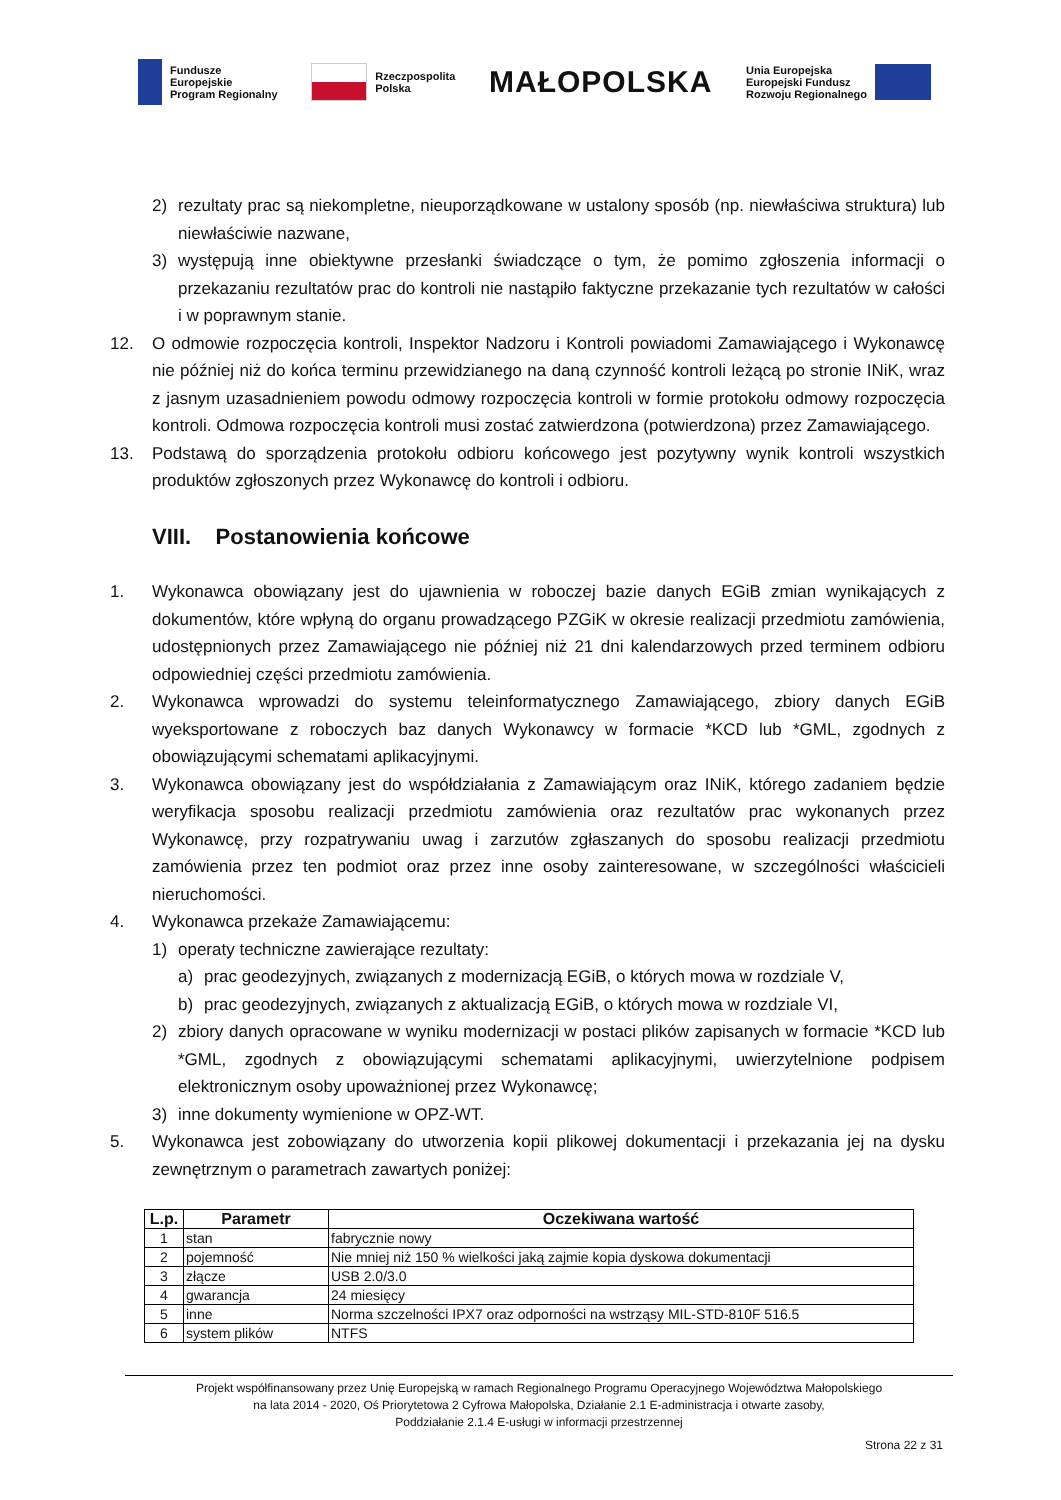Fundusze
Europejskie
Program Regionalny
Rzeczpospolita
Polska
MAŁOPOLSKA
Unia Europejska
Europejski Fundusz
Rozwoju Regionalnego
2) rezultaty prac są niekompletne, nieuporządkowane w ustalony sposób (np. niewłaściwa struktura) lub niewłaściwie nazwane,
3) występują inne obiektywne przesłanki świadczące o tym, że pomimo zgłoszenia informacji o przekazaniu rezultatów prac do kontroli nie nastąpiło faktyczne przekazanie tych rezultatów w całości i w poprawnym stanie.
12. O odmowie rozpoczęcia kontroli, Inspektor Nadzoru i Kontroli powiadomi Zamawiającego i Wykonawcę nie później niż do końca terminu przewidzianego na daną czynność kontroli leżącą po stronie INiK, wraz z jasnym uzasadnieniem powodu odmowy rozpoczęcia kontroli w formie protokołu odmowy rozpoczęcia kontroli. Odmowa rozpoczęcia kontroli musi zostać zatwierdzona (potwierdzona) przez Zamawiającego.
13. Podstawą do sporządzenia protokołu odbioru końcowego jest pozytywny wynik kontroli wszystkich produktów zgłoszonych przez Wykonawcę do kontroli i odbioru.
VIII. Postanowienia końcowe
1. Wykonawca obowiązany jest do ujawnienia w roboczej bazie danych EGiB zmian wynikających z dokumentów, które wpłyną do organu prowadzącego PZGiK w okresie realizacji przedmiotu zamówienia, udostępnionych przez Zamawiającego nie później niż 21 dni kalendarzowych przed terminem odbioru odpowiedniej części przedmiotu zamówienia.
2. Wykonawca wprowadzi do systemu teleinformatycznego Zamawiającego, zbiory danych EGiB wyeksportowane z roboczych baz danych Wykonawcy w formacie *KCD lub *GML, zgodnych z obowiązującymi schematami aplikacyjnymi.
3. Wykonawca obowiązany jest do współdziałania z Zamawiającym oraz INiK, którego zadaniem będzie weryfikacja sposobu realizacji przedmiotu zamówienia oraz rezultatów prac wykonanych przez Wykonawcę, przy rozpatrywaniu uwag i zarzutów zgłaszanych do sposobu realizacji przedmiotu zamówienia przez ten podmiot oraz przez inne osoby zainteresowane, w szczególności właścicieli nieruchomości.
4. Wykonawca przekaże Zamawiającemu:
1) operaty techniczne zawierające rezultaty:
a) prac geodezyjnych, związanych z modernizacją EGiB, o których mowa w rozdziale V,
b) prac geodezyjnych, związanych z aktualizacją EGiB, o których mowa w rozdziale VI,
2) zbiory danych opracowane w wyniku modernizacji w postaci plików zapisanych w formacie *KCD lub *GML, zgodnych z obowiązującymi schematami aplikacyjnymi, uwierzytelnione podpisem elektronicznym osoby upoważnionej przez Wykonawcę;
3) inne dokumenty wymienione w OPZ-WT.
5. Wykonawca jest zobowiązany do utworzenia kopii plikowej dokumentacji i przekazania jej na dysku zewnętrznym o parametrach zawartych poniżej:
| L.p. | Parametr | Oczekiwana wartość |
| --- | --- | --- |
| 1 | stan | fabrycznie nowy |
| 2 | pojemność | Nie mniej niż 150 % wielkości jaką zajmie kopia dyskowa dokumentacji |
| 3 | złącze | USB 2.0/3.0 |
| 4 | gwarancja | 24 miesięcy |
| 5 | inne | Norma szczelności IPX7 oraz odporności na wstrząsy MIL-STD-810F 516.5 |
| 6 | system plików | NTFS |
Projekt współfinansowany przez Unię Europejską w ramach Regionalnego Programu Operacyjnego Województwa Małopolskiego
na lata 2014 - 2020, Oś Priorytetowa 2 Cyfrowa Małopolska, Działanie 2.1 E-administracja i otwarte zasoby,
Poddziałanie 2.1.4 E-usługi w informacji przestrzennej
Strona 22 z 31